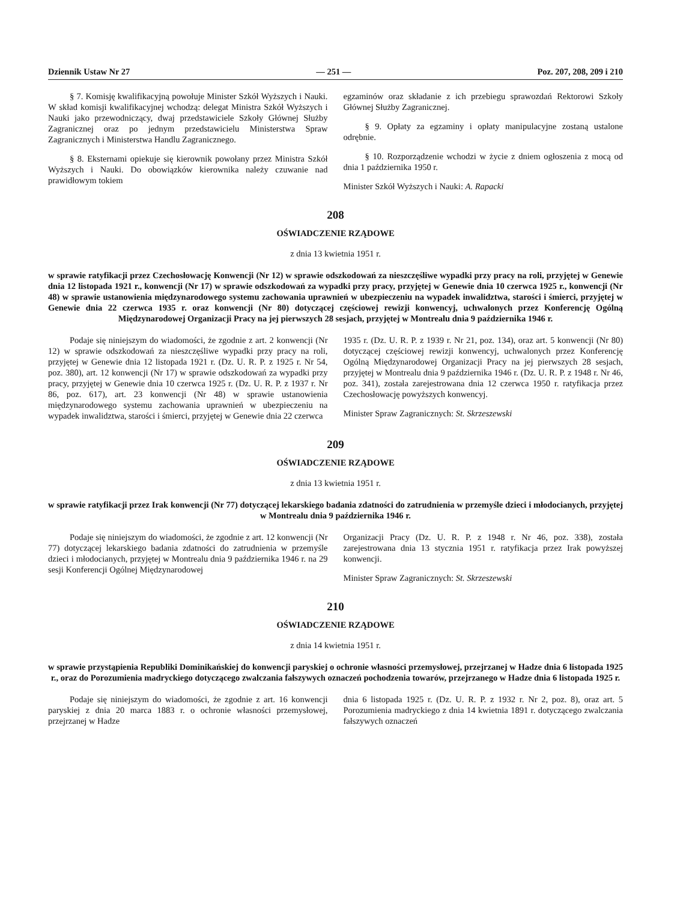Dziennik Ustaw Nr 27 — 251 — Poz. 207, 208, 209 i 210
§ 7. Komisję kwalifikacyjną powołuje Minister Szkół Wyższych i Nauki. W skład komisji kwalifikacyjnej wchodzą: delegat Ministra Szkół Wyższych i Nauki jako przewodniczący, dwaj przedstawiciele Szkoły Głównej Służby Zagranicznej oraz po jednym przedstawicielu Ministerstwa Spraw Zagranicznych i Ministerstwa Handlu Zagranicznego.
§ 8. Eksternami opiekuje się kierownik powołany przez Ministra Szkół Wyższych i Nauki. Do obowiązków kierownika należy czuwanie nad prawidłowym tokiem
egzaminów oraz składanie z ich przebiegu sprawozdań Rektorowi Szkoły Głównej Służby Zagranicznej.
§ 9. Opłaty za egzaminy i opłaty manipulacyjne zostaną ustalone odrębnie.
§ 10. Rozporządzenie wchodzi w życie z dniem ogłoszenia z mocą od dnia 1 października 1950 r.
Minister Szkół Wyższych i Nauki: A. Rapacki
208
OŚWIADCZENIE RZĄDOWE
z dnia 13 kwietnia 1951 r.
w sprawie ratyfikacji przez Czechosłowację Konwencji (Nr 12) w sprawie odszkodowań za nieszczęśliwe wypadki przy pracy na roli, przyjętej w Genewie dnia 12 listopada 1921 r., konwencji (Nr 17) w sprawie odszkodowań za wypadki przy pracy, przyjętej w Genewie dnia 10 czerwca 1925 r., konwencji (Nr 48) w sprawie ustanowienia międzynarodowego systemu zachowania uprawnień w ubezpieczeniu na wypadek inwalidztwa, starości i śmierci, przyjętej w Genewie dnia 22 czerwca 1935 r. oraz konwencji (Nr 80) dotyczącej częściowej rewizji konwencyj, uchwalonych przez Konferencję Ogólną Międzynarodowej Organizacji Pracy na jej pierwszych 28 sesjach, przyjętej w Montrealu dnia 9 października 1946 r.
Podaje się niniejszym do wiadomości, że zgodnie z art. 2 konwencji (Nr 12) w sprawie odszkodowań za nieszczęśliwe wypadki przy pracy na roli, przyjętej w Genewie dnia 12 listopada 1921 r. (Dz. U. R. P. z 1925 r. Nr 54, poz. 380), art. 12 konwencji (Nr 17) w sprawie odszkodowań za wypadki przy pracy, przyjętej w Genewie dnia 10 czerwca 1925 r. (Dz. U. R. P. z 1937 r. Nr 86, poz. 617), art. 23 konwencji (Nr 48) w sprawie ustanowienia międzynarodowego systemu zachowania uprawnień w ubezpieczeniu na wypadek inwalidztwa, starości i śmierci, przyjętej w Genewie dnia 22 czerwca
1935 r. (Dz. U. R. P. z 1939 r. Nr 21, poz. 134), oraz art. 5 konwencji (Nr 80) dotyczącej częściowej rewizji konwencyj, uchwalonych przez Konferencję Ogólną Międzynarodowej Organizacji Pracy na jej pierwszych 28 sesjach, przyjętej w Montrealu dnia 9 października 1946 r. (Dz. U. R. P. z 1948 r. Nr 46, poz. 341), została zarejestrowana dnia 12 czerwca 1950 r. ratyfikacja przez Czechosłowację powyższych konwencyj.
Minister Spraw Zagranicznych: St. Skrzeszewski
209
OŚWIADCZENIE RZĄDOWE
z dnia 13 kwietnia 1951 r.
w sprawie ratyfikacji przez Irak konwencji (Nr 77) dotyczącej lekarskiego badania zdatności do zatrudnienia w przemyśle dzieci i młodocianych, przyjętej w Montrealu dnia 9 października 1946 r.
Podaje się niniejszym do wiadomości, że zgodnie z art. 12 konwencji (Nr 77) dotyczącej lekarskiego badania zdatności do zatrudnienia w przemyśle dzieci i młodocianych, przyjętej w Montrealu dnia 9 października 1946 r. na 29 sesji Konferencji Ogólnej Międzynarodowej
Organizacji Pracy (Dz. U. R. P. z 1948 r. Nr 46, poz. 338), została zarejestrowana dnia 13 stycznia 1951 r. ratyfikacja przez Irak powyższej konwencji.
Minister Spraw Zagranicznych: St. Skrzeszewski
210
OŚWIADCZENIE RZĄDOWE
z dnia 14 kwietnia 1951 r.
w sprawie przystąpienia Republiki Dominikańskiej do konwencji paryskiej o ochronie własności przemysłowej, przejrzanej w Hadze dnia 6 listopada 1925 r., oraz do Porozumienia madryckiego dotyczącego zwalczania fałszywych oznaczeń pochodzenia towarów, przejrzanego w Hadze dnia 6 listopada 1925 r.
Podaje się niniejszym do wiadomości, że zgodnie z art. 16 konwencji paryskiej z dnia 20 marca 1883 r. o ochronie własności przemysłowej, przejrzanej w Hadze
dnia 6 listopada 1925 r. (Dz. U. R. P. z 1932 r. Nr 2, poz. 8), oraz art. 5 Porozumienia madryckiego z dnia 14 kwietnia 1891 r. dotyczącego zwalczania fałszywych oznaczeń